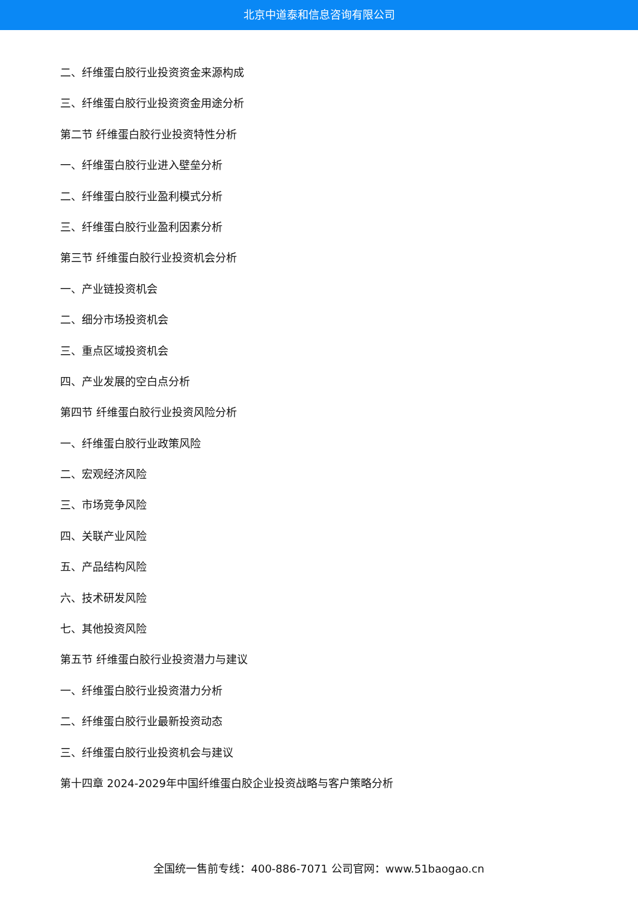北京中道泰和信息咨询有限公司
二、纤维蛋白胶行业投资资金来源构成
三、纤维蛋白胶行业投资资金用途分析
第二节 纤维蛋白胶行业投资特性分析
一、纤维蛋白胶行业进入壁垒分析
二、纤维蛋白胶行业盈利模式分析
三、纤维蛋白胶行业盈利因素分析
第三节 纤维蛋白胶行业投资机会分析
一、产业链投资机会
二、细分市场投资机会
三、重点区域投资机会
四、产业发展的空白点分析
第四节 纤维蛋白胶行业投资风险分析
一、纤维蛋白胶行业政策风险
二、宏观经济风险
三、市场竞争风险
四、关联产业风险
五、产品结构风险
六、技术研发风险
七、其他投资风险
第五节 纤维蛋白胶行业投资潜力与建议
一、纤维蛋白胶行业投资潜力分析
二、纤维蛋白胶行业最新投资动态
三、纤维蛋白胶行业投资机会与建议
第十四章 2024-2029年中国纤维蛋白胶企业投资战略与客户策略分析
全国统一售前专线：400-886-7071 公司官网：www.51baogao.cn